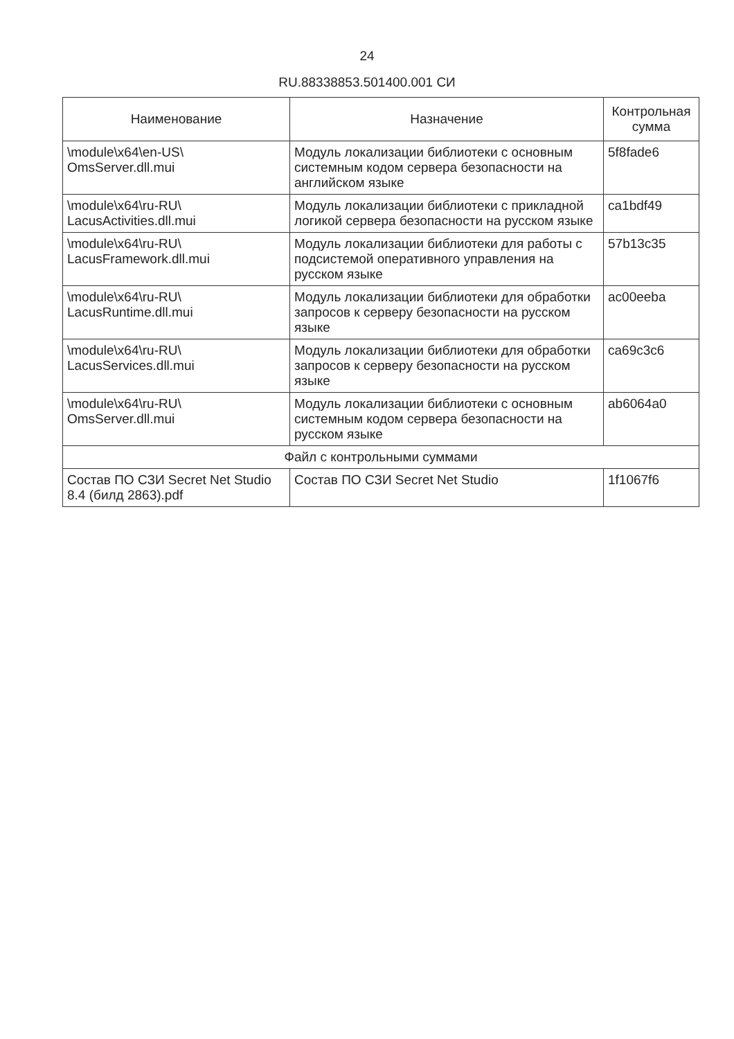24
RU.88338853.501400.001 СИ
| Наименование | Назначение | Контрольная сумма |
| --- | --- | --- |
| \module\x64\en-US\ OmsServer.dll.mui | Модуль локализации библиотеки с основным системным кодом сервера безопасности на английском языке | 5f8fade6 |
| \module\x64\ru-RU\ LacusActivities.dll.mui | Модуль локализации библиотеки с прикладной логикой сервера безопасности на русском языке | ca1bdf49 |
| \module\x64\ru-RU\ LacusFramework.dll.mui | Модуль локализации библиотеки для работы с подсистемой оперативного управления на русском языке | 57b13c35 |
| \module\x64\ru-RU\ LacusRuntime.dll.mui | Модуль локализации библиотеки для обработки запросов к серверу безопасности на русском языке | ac00eeba |
| \module\x64\ru-RU\ LacusServices.dll.mui | Модуль локализации библиотеки для обработки запросов к серверу безопасности на русском языке | ca69c3c6 |
| \module\x64\ru-RU\ OmsServer.dll.mui | Модуль локализации библиотеки с основным системным кодом сервера безопасности на русском языке | ab6064a0 |
| Файл с контрольными суммами | | |
| Состав ПО СЗИ Secret Net Studio 8.4 (билд 2863).pdf | Состав ПО СЗИ Secret Net Studio | 1f1067f6 |